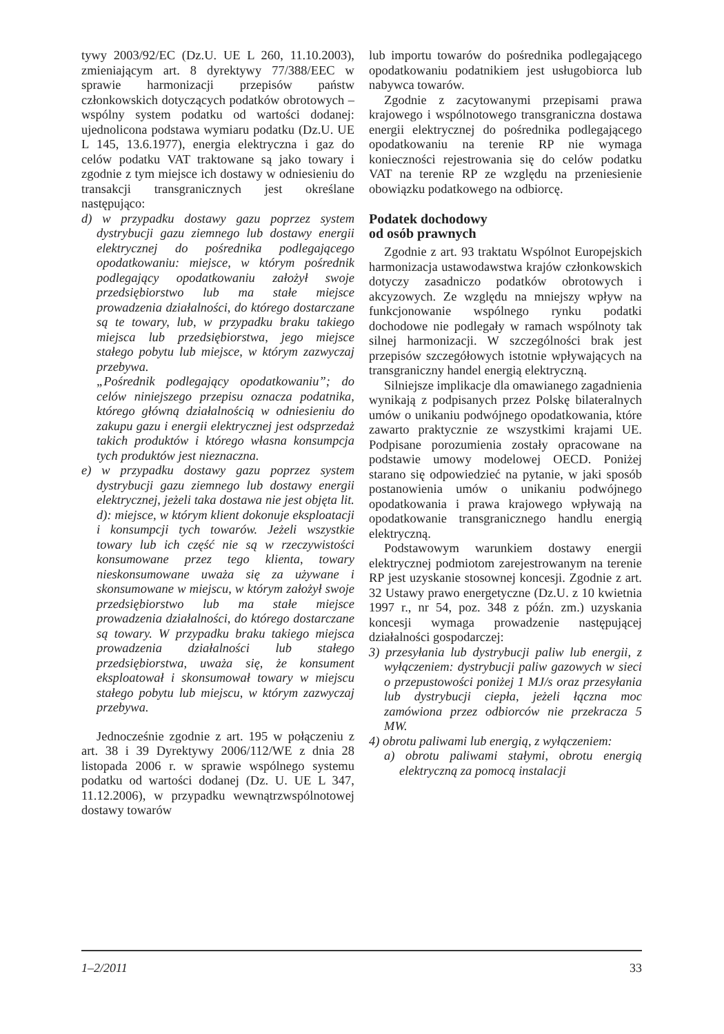tywy 2003/92/EC (Dz.U. UE L 260, 11.10.2003), zmieniającym art. 8 dyrektywy 77/388/EEC w sprawie harmonizacji przepisów państw członkowskich dotyczących podatków obrotowych – wspólny system podatku od wartości dodanej: ujednolicona podstawa wymiaru podatku (Dz.U. UE L 145, 13.6.1977), energia elektryczna i gaz do celów podatku VAT traktowane są jako towary i zgodnie z tym miejsce ich dostawy w odniesieniu do transakcji transgranicznych jest określane następująco:
d) w przypadku dostawy gazu poprzez system dystrybucji gazu ziemnego lub dostawy energii elektrycznej do pośrednika podlegającego opodatkowaniu: miejsce, w którym pośrednik podlegający opodatkowaniu założył swoje przedsiębiorstwo lub ma stałe miejsce prowadzenia działalności, do którego dostarczane są te towary, lub, w przypadku braku takiego miejsca lub przedsiębiorstwa, jego miejsce stałego pobytu lub miejsce, w którym zazwyczaj przebywa.
„Pośrednik podlegający opodatkowaniu”; do celów niniejszego przepisu oznacza podatnika, którego główną działalnością w odniesieniu do zakupu gazu i energii elektrycznej jest odsprzedaż takich produktów i którego własna konsumpcja tych produktów jest nieznaczna.
e) w przypadku dostawy gazu poprzez system dystrybucji gazu ziemnego lub dostawy energii elektrycznej, jeżeli taka dostawa nie jest objęta lit. d): miejsce, w którym klient dokonuje eksploatacji i konsumpcji tych towarów. Jeżeli wszystkie towary lub ich część nie są w rzeczywistości konsumowane przez tego klienta, towary nieskonsumowane uważa się za używane i skonsumowane w miejscu, w którym założył swoje przedsiębiorstwo lub ma stałe miejsce prowadzenia działalności, do którego dostarczane są towary. W przypadku braku takiego miejsca prowadzenia działalności lub stałego przedsiębiorstwa, uważa się, że konsument eksploatował i skonsumował towary w miejscu stałego pobytu lub miejscu, w którym zazwyczaj przebywa.
Jednocześnie zgodnie z art. 195 w połączeniu z art. 38 i 39 Dyrektywy 2006/112/WE z dnia 28 listopada 2006 r. w sprawie wspólnego systemu podatku od wartości dodanej (Dz. U. UE L 347, 11.12.2006), w przypadku wewnątrzwspólnotowej dostawy towarów
lub importu towarów do pośrednika podlegającego opodatkowaniu podatnikiem jest usługobiorca lub nabywca towarów.
Zgodnie z zacytowanymi przepisami prawa krajowego i wspólnotowego transgraniczna dostawa energii elektrycznej do pośrednika podlegającego opodatkowaniu na terenie RP nie wymaga konieczności rejestrowania się do celów podatku VAT na terenie RP ze względu na przeniesienie obowiązku podatkowego na odbiorcę.
Podatek dochodowy
od osób prawnych
Zgodnie z art. 93 traktatu Wspólnot Europejskich harmonizacja ustawodawstwa krajów członkowskich dotyczy zasadniczo podatków obrotowych i akcyzowych. Ze względu na mniejszy wpływ na funkcjonowanie wspólnego rynku podatki dochodowe nie podlegały w ramach wspólnoty tak silnej harmonizacji. W szczególności brak jest przepisów szczegółowych istotnie wpływających na transgraniczny handel energią elektryczną.
Silniejsze implikacje dla omawianego zagadnienia wynikają z podpisanych przez Polskę bilateralnych umów o unikaniu podwójnego opodatkowania, które zawarto praktycznie ze wszystkimi krajami UE. Podpisane porozumienia zostały opracowane na podstawie umowy modelowej OECD. Poniżej starano się odpowiedzieć na pytanie, w jaki sposób postanowienia umów o unikaniu podwójnego opodatkowania i prawa krajowego wpływają na opodatkowanie transgranicznego handlu energią elektryczną.
Podstawowym warunkiem dostawy energii elektrycznej podmiotom zarejestrowanym na terenie RP jest uzyskanie stosownej koncesji. Zgodnie z art. 32 Ustawy prawo energetyczne (Dz.U. z 10 kwietnia 1997 r., nr 54, poz. 348 z późn. zm.) uzyskania koncesji wymaga prowadzenie następującej działalności gospodarczej:
3) przesyłania lub dystrybucji paliw lub energii, z wyłączeniem: dystrybucji paliw gazowych w sieci o przepustowości poniżej 1 MJ/s oraz przesyłania lub dystrybucji ciepła, jeżeli łączna moc zamówiona przez odbiorców nie przekracza 5 MW.
4) obrotu paliwami lub energią, z wyłączeniem:
a) obrotu paliwami stałymi, obrotu energią elektryczną za pomocą instalacji
1–2/2011 33